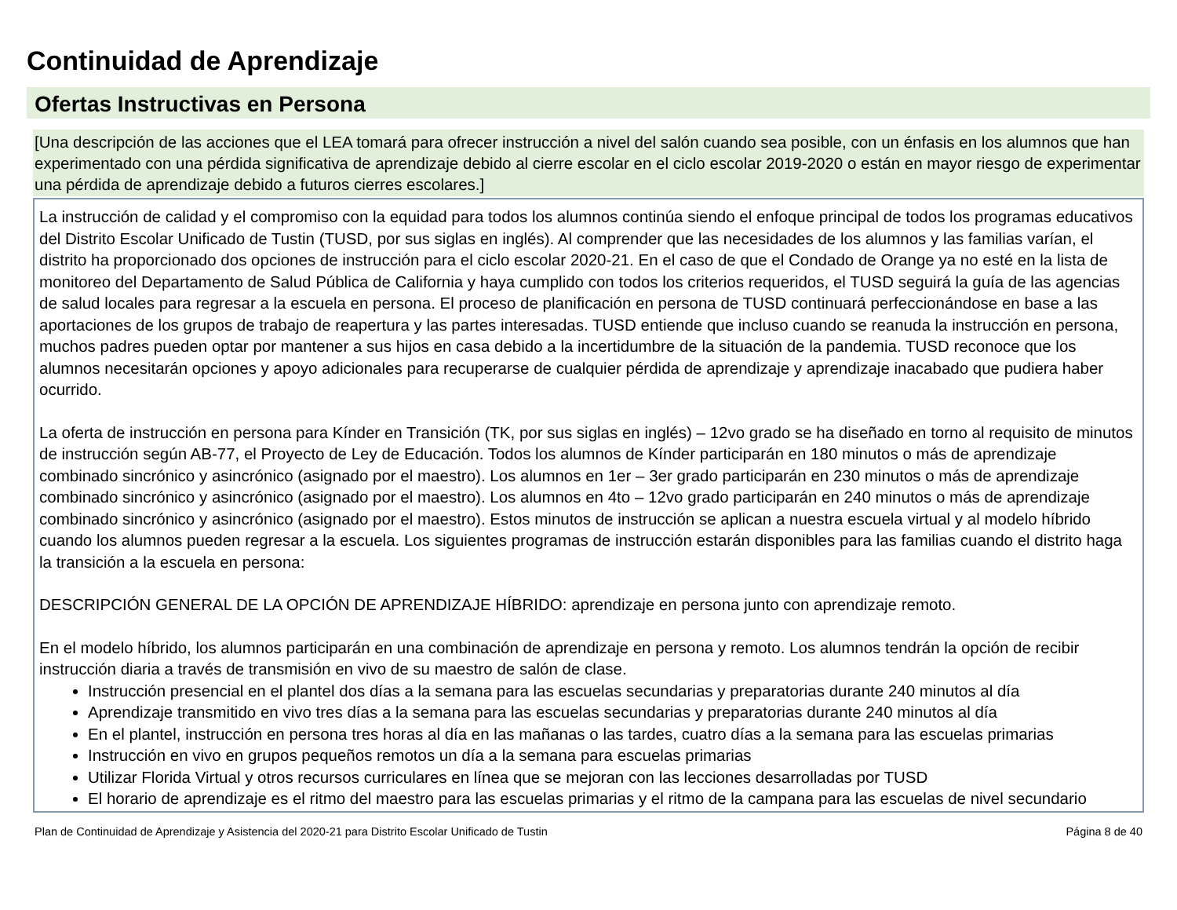Continuidad de Aprendizaje
Ofertas Instructivas en Persona
[Una descripción de las acciones que el LEA tomará para ofrecer instrucción a nivel del salón cuando sea posible, con un énfasis en los alumnos que han experimentado con una pérdida significativa de aprendizaje debido al cierre escolar en el ciclo escolar 2019-2020 o están en mayor riesgo de experimentar una pérdida de aprendizaje debido a futuros cierres escolares.]
La instrucción de calidad y el compromiso con la equidad para todos los alumnos continúa siendo el enfoque principal de todos los programas educativos del Distrito Escolar Unificado de Tustin (TUSD, por sus siglas en inglés). Al comprender que las necesidades de los alumnos y las familias varían, el distrito ha proporcionado dos opciones de instrucción para el ciclo escolar 2020-21. En el caso de que el Condado de Orange ya no esté en la lista de monitoreo del Departamento de Salud Pública de California y haya cumplido con todos los criterios requeridos, el TUSD seguirá la guía de las agencias de salud locales para regresar a la escuela en persona. El proceso de planificación en persona de TUSD continuará perfeccionándose en base a las aportaciones de los grupos de trabajo de reapertura y las partes interesadas. TUSD entiende que incluso cuando se reanuda la instrucción en persona, muchos padres pueden optar por mantener a sus hijos en casa debido a la incertidumbre de la situación de la pandemia. TUSD reconoce que los alumnos necesitarán opciones y apoyo adicionales para recuperarse de cualquier pérdida de aprendizaje y aprendizaje inacabado que pudiera haber ocurrido.
La oferta de instrucción en persona para Kínder en Transición (TK, por sus siglas en inglés) – 12vo grado se ha diseñado en torno al requisito de minutos de instrucción según AB-77, el Proyecto de Ley de Educación. Todos los alumnos de Kínder participarán en 180 minutos o más de aprendizaje combinado sincrónico y asincrónico (asignado por el maestro). Los alumnos en 1er – 3er grado participarán en 230 minutos o más de aprendizaje combinado sincrónico y asincrónico (asignado por el maestro). Los alumnos en 4to – 12vo grado participarán en 240 minutos o más de aprendizaje combinado sincrónico y asincrónico (asignado por el maestro). Estos minutos de instrucción se aplican a nuestra escuela virtual y al modelo híbrido cuando los alumnos pueden regresar a la escuela. Los siguientes programas de instrucción estarán disponibles para las familias cuando el distrito haga la transición a la escuela en persona:
DESCRIPCIÓN GENERAL DE LA OPCIÓN DE APRENDIZAJE HÍBRIDO: aprendizaje en persona junto con aprendizaje remoto.
En el modelo híbrido, los alumnos participarán en una combinación de aprendizaje en persona y remoto. Los alumnos tendrán la opción de recibir instrucción diaria a través de transmisión en vivo de su maestro de salón de clase.
Instrucción presencial en el plantel dos días a la semana para las escuelas secundarias y preparatorias durante 240 minutos al día
Aprendizaje transmitido en vivo tres días a la semana para las escuelas secundarias y preparatorias durante 240 minutos al día
En el plantel, instrucción en persona tres horas al día en las mañanas o las tardes, cuatro días a la semana para las escuelas primarias
Instrucción en vivo en grupos pequeños remotos un día a la semana para escuelas primarias
Utilizar Florida Virtual y otros recursos curriculares en línea que se mejoran con las lecciones desarrolladas por TUSD
El horario de aprendizaje es el ritmo del maestro para las escuelas primarias y el ritmo de la campana para las escuelas de nivel secundario
Plan de Continuidad de Aprendizaje y Asistencia del 2020-21 para Distrito Escolar Unificado de Tustin Página 8 de 40